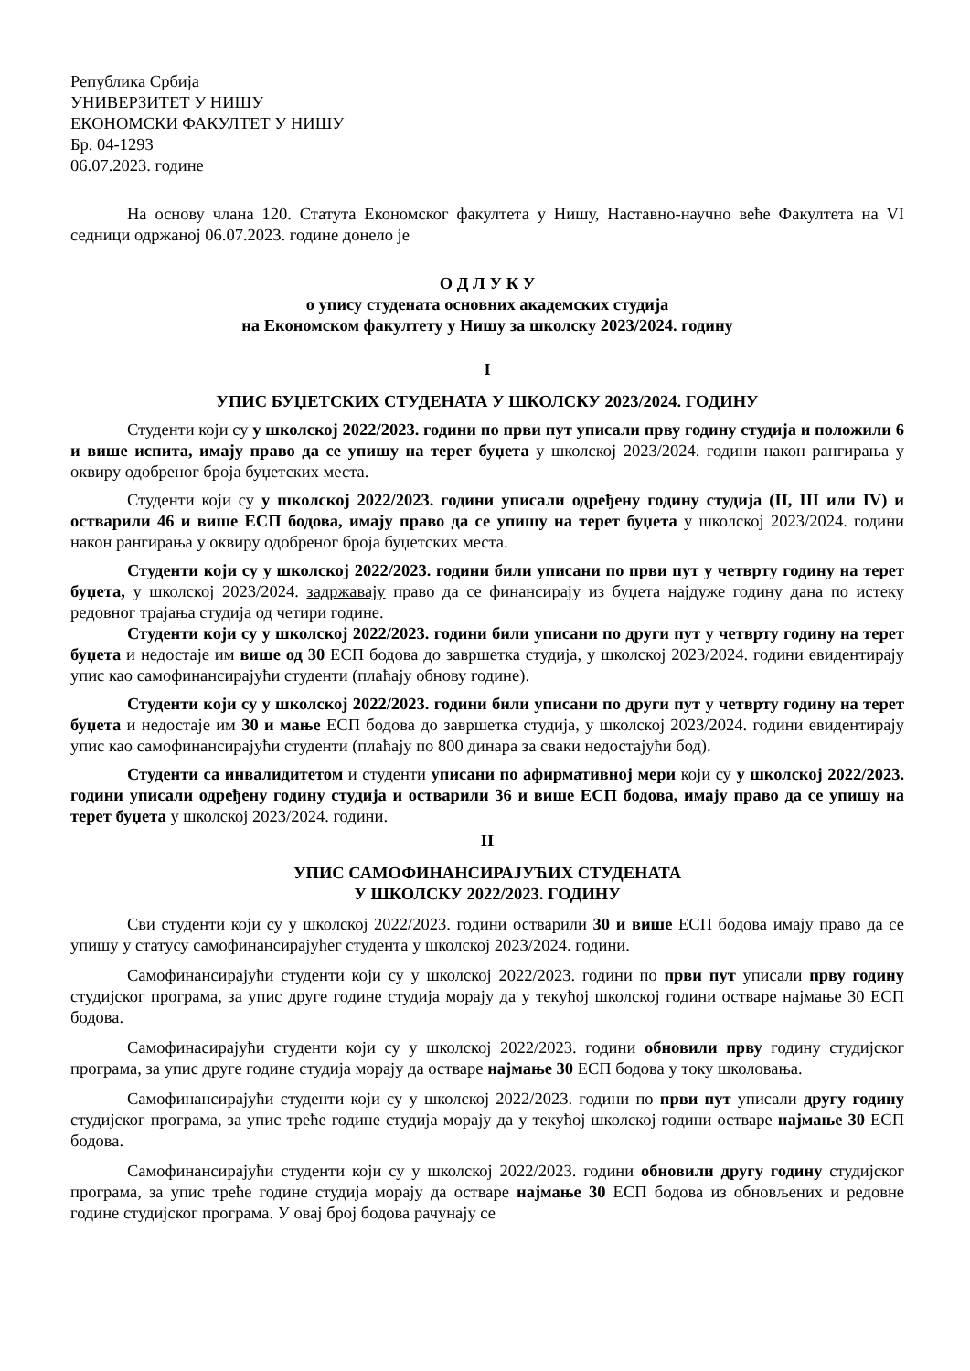Република Србија
УНИВЕРЗИТЕТ У НИШУ
ЕКОНОМСКИ ФАКУЛТЕТ У НИШУ
Бр. 04-1293
06.07.2023. године
На основу члана 120. Статута Економског факултета у Нишу, Наставно-научно веће Факултета на VI седници одржаној 06.07.2023. године донело је
О Д Л У К У
о упису студената основних академских студија
на Економском факултету у Нишу за школску 2023/2024. годину
I
УПИС БУЏЕТСКИХ СТУДЕНАТА У ШКОЛСКУ 2023/2024. ГОДИНУ
Студенти који су у школској 2022/2023. години по први пут уписали прву годину студија и положили 6 и више испита, имају право да се упишу на терет буџета у школској 2023/2024. години након рангирања у оквиру одобреног броја буџетских места.
Студенти који су у школској 2022/2023. години уписали одређену годину студија (II, III или IV) и остварили 46 и више ЕСП бодова, имају право да се упишу на терет буџета у школској 2023/2024. години након рангирања у оквиру одобреног броја буџетских места.
Студенти који су у школској 2022/2023. години били уписани по први пут у четврту годину на терет буџета, у школској 2023/2024. задржавају право да се финансирају из буџета најдуже годину дана по истеку редовног трајања студија од четири године.
Студенти који су у школској 2022/2023. години били уписани по други пут у четврту годину на терет буџета и недостаје им више од 30 ЕСП бодова до завршетка студија, у школској 2023/2024. години евидентирају упис као самофинансирајући студенти (плаћају обнову године).
Студенти који су у школској 2022/2023. години били уписани по други пут у четврту годину на терет буџета и недостаје им 30 и мање ЕСП бодова до завршетка студија, у школској 2023/2024. години евидентирају упис као самофинансирајући студенти (плаћају по 800 динара за сваки недостајући бод).
Студенти са инвалидитетом и студенти уписани по афирмативној мери који су у школској 2022/2023. години уписали одређену годину студија и остварили 36 и више ЕСП бодова, имају право да се упишу на терет буџета у школској 2023/2024. години.
II
УПИС САМОФИНАНСИРАЈУЋИХ СТУДЕНАТА
У ШКОЛСКУ 2022/2023. ГОДИНУ
Сви студенти који су у школској 2022/2023. години остварили 30 и више ЕСП бодова имају право да се упишу у статусу самофинансирајућег студента у школској 2023/2024. години.
Самофинансирајући студенти који су у школској 2022/2023. години по први пут уписали прву годину студијског програма, за упис друге године студија морају да у текућој школској години остваре најмање 30 ЕСП бодова.
Самофинасирајући студенти који су у школској 2022/2023. години обновили прву годину студијског програма, за упис друге године студија морају да остваре најмање 30 ЕСП бодова у току школовања.
Самофинансирајући студенти који су у школској 2022/2023. години по први пут уписали другу годину студијског програма, за упис треће године студија морају да у текућој школској години остваре најмање 30 ЕСП бодова.
Самофинансирајући студенти који су у школској 2022/2023. години обновили другу годину студијског програма, за упис треће године студија морају да остваре најмање 30 ЕСП бодова из обновљених и редовне године студијског програма. У овај број бодова рачунају се